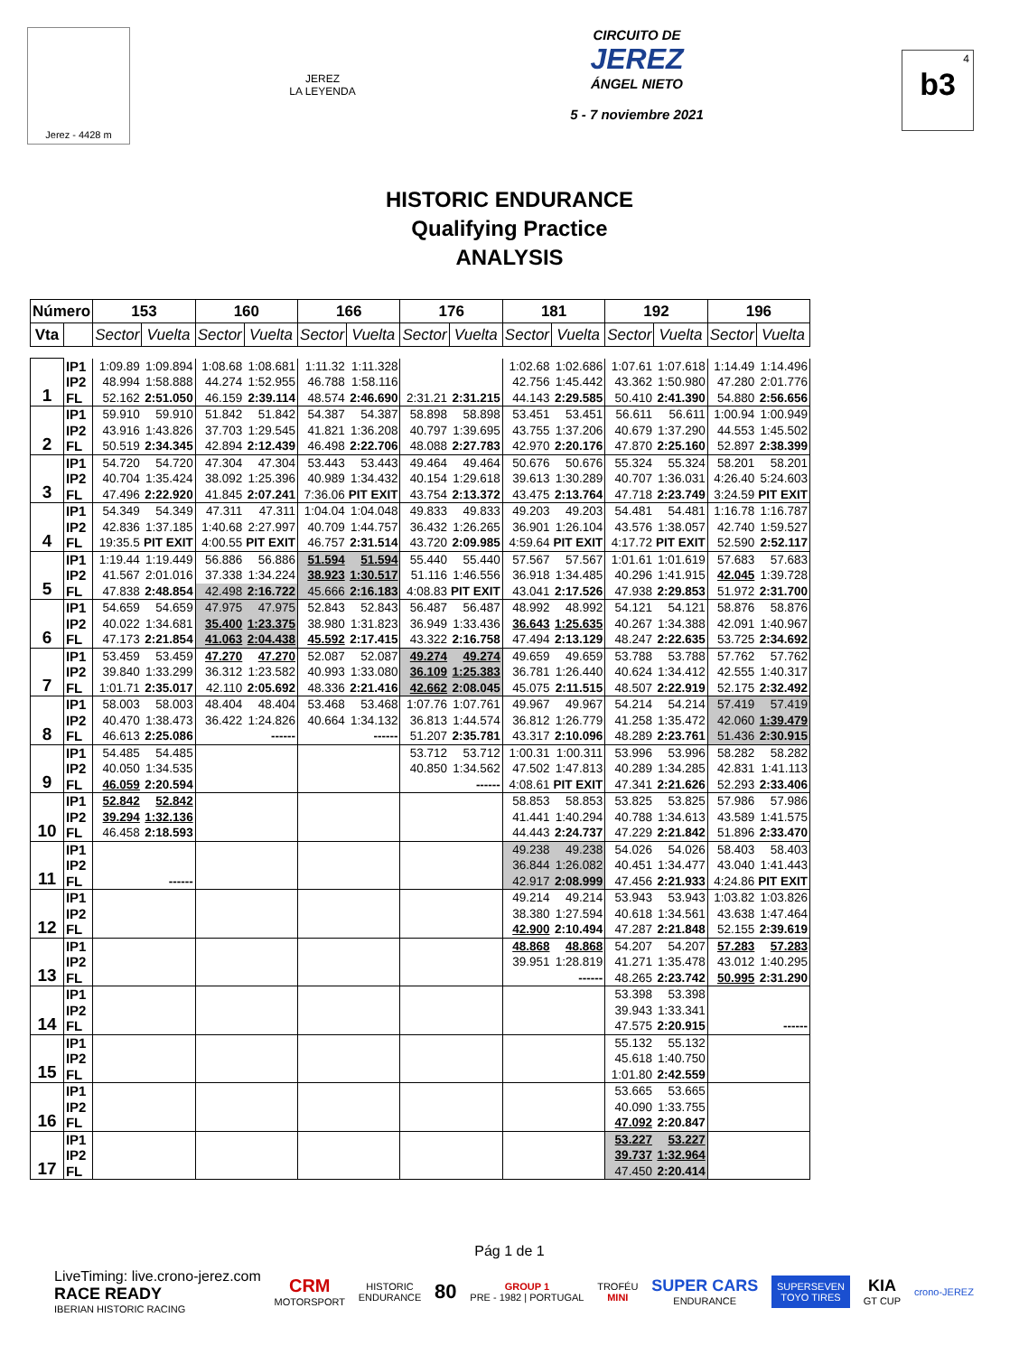Jerez - 4428 m
JEREZ
LA LEYENDA
CIRCUITO DE
JEREZ
ÁNGEL NIETO
5 - 7 noviembre 2021
<sup>4</sup> b3
HISTORIC ENDURANCE
Qualifying Practice
ANALYSIS
| Número | | 153 | | 160 | | 166 | | 176 | | 181 | | 192 | | 196 | |
| --- | --- | --- | --- | --- | --- | --- | --- | --- | --- | --- | --- | --- | --- | --- | --- |
| Vta | | Sector | Vuelta | Sector | Vuelta | Sector | Vuelta | Sector | Vuelta | Sector | Vuelta | Sector | Vuelta | Sector | Vuelta |
| 1 | IP1 | 1:09.89 | 1:09.894 | 1:08.68 | 1:08.681 | 1:11.32 | 1:11.328 | | | 1:02.68 | 1:02.686 | 1:07.61 | 1:07.618 | 1:14.49 | 1:14.496 |
| | IP2 | 48.994 | 1:58.888 | 44.274 | 1:52.955 | 46.788 | 1:58.116 | | | 42.756 | 1:45.442 | 43.362 | 1:50.980 | 47.280 | 2:01.776 |
| | FL | 52.162 | 2:51.050 | 46.159 | 2:39.114 | 48.574 | 2:46.690 | 2:31.21 | 2:31.215 | 44.143 | 2:29.585 | 50.410 | 2:41.390 | 54.880 | 2:56.656 |
| 2 | IP1 | 59.910 | 59.910 | 51.842 | 51.842 | 54.387 | 54.387 | 58.898 | 58.898 | 53.451 | 53.451 | 56.611 | 56.611 | 1:00.94 | 1:00.949 |
| | IP2 | 43.916 | 1:43.826 | 37.703 | 1:29.545 | 41.821 | 1:36.208 | 40.797 | 1:39.695 | 43.755 | 1:37.206 | 40.679 | 1:37.290 | 44.553 | 1:45.502 |
| | FL | 50.519 | 2:34.345 | 42.894 | 2:12.439 | 46.498 | 2:22.706 | 48.088 | 2:27.783 | 42.970 | 2:20.176 | 47.870 | 2:25.160 | 52.897 | 2:38.399 |
| 3 | IP1 | 54.720 | 54.720 | 47.304 | 47.304 | 53.443 | 53.443 | 49.464 | 49.464 | 50.676 | 50.676 | 55.324 | 55.324 | 58.201 | 58.201 |
| | IP2 | 40.704 | 1:35.424 | 38.092 | 1:25.396 | 40.989 | 1:34.432 | 40.154 | 1:29.618 | 39.613 | 1:30.289 | 40.707 | 1:36.031 | 4:26.40 | 5:24.603 |
| | FL | 47.496 | 2:22.920 | 41.845 | 2:07.241 | 7:36.06 | PIT EXIT | 43.754 | 2:13.372 | 43.475 | 2:13.764 | 47.718 | 2:23.749 | 3:24.59 | PIT EXIT |
| 4 | IP1 | 54.349 | 54.349 | 47.311 | 47.311 | 1:04.04 | 1:04.048 | 49.833 | 49.833 | 49.203 | 49.203 | 54.481 | 54.481 | 1:16.78 | 1:16.787 |
| | IP2 | 42.836 | 1:37.185 | 1:40.68 | 2:27.997 | 40.709 | 1:44.757 | 36.432 | 1:26.265 | 36.901 | 1:26.104 | 43.576 | 1:38.057 | 42.740 | 1:59.527 |
| | FL | 19:35.5 | PIT EXIT | 4:00.55 | PIT EXIT | 46.757 | 2:31.514 | 43.720 | 2:09.985 | 4:59.64 | PIT EXIT | 4:17.72 | PIT EXIT | 52.590 | 2:52.117 |
| 5 | IP1 | 1:19.44 | 1:19.449 | 56.886 | 56.886 | 51.594 | 51.594 | 55.440 | 55.440 | 57.567 | 57.567 | 1:01.61 | 1:01.619 | 57.683 | 57.683 |
| | IP2 | 41.567 | 2:01.016 | 37.338 | 1:34.224 | 38.923 | 1:30.517 | 51.116 | 1:46.556 | 36.918 | 1:34.485 | 40.296 | 1:41.915 | 42.045 | 1:39.728 |
| | FL | 47.838 | 2:48.854 | 42.498 | 2:16.722 | 45.666 | 2:16.183 | 4:08.83 | PIT EXIT | 43.041 | 2:17.526 | 47.938 | 2:29.853 | 51.972 | 2:31.700 |
| 6 | IP1 | 54.659 | 54.659 | 47.975 | 47.975 | 52.843 | 52.843 | 56.487 | 56.487 | 48.992 | 48.992 | 54.121 | 54.121 | 58.876 | 58.876 |
| | IP2 | 40.022 | 1:34.681 | 35.400 | 1:23.375 | 38.980 | 1:31.823 | 36.949 | 1:33.436 | 36.643 | 1:25.635 | 40.267 | 1:34.388 | 42.091 | 1:40.967 |
| | FL | 47.173 | 2:21.854 | 41.063 | 2:04.438 | 45.592 | 2:17.415 | 43.322 | 2:16.758 | 47.494 | 2:13.129 | 48.247 | 2:22.635 | 53.725 | 2:34.692 |
| 7 | IP1 | 53.459 | 53.459 | 47.270 | 47.270 | 52.087 | 52.087 | 49.274 | 49.274 | 49.659 | 49.659 | 53.788 | 53.788 | 57.762 | 57.762 |
| | IP2 | 39.840 | 1:33.299 | 36.312 | 1:23.582 | 40.993 | 1:33.080 | 36.109 | 1:25.383 | 36.781 | 1:26.440 | 40.624 | 1:34.412 | 42.555 | 1:40.317 |
| | FL | 1:01.71 | 2:35.017 | 42.110 | 2:05.692 | 48.336 | 2:21.416 | 42.662 | 2:08.045 | 45.075 | 2:11.515 | 48.507 | 2:22.919 | 52.175 | 2:32.492 |
| 8 | IP1 | 58.003 | 58.003 | 48.404 | 48.404 | 53.468 | 53.468 | 1:07.76 | 1:07.761 | 49.967 | 49.967 | 54.214 | 54.214 | 57.419 | 57.419 |
| | IP2 | 40.470 | 1:38.473 | 36.422 | 1:24.826 | 40.664 | 1:34.132 | 36.813 | 1:44.574 | 36.812 | 1:26.779 | 41.258 | 1:35.472 | 42.060 | 1:39.479 |
| | FL | 46.613 | 2:25.086 | | ------ | | ------ | 51.207 | 2:35.781 | 43.317 | 2:10.096 | 48.289 | 2:23.761 | 51.436 | 2:30.915 |
| 9 | IP1 | 54.485 | 54.485 | | | | | 53.712 | 53.712 | 1:00.31 | 1:00.311 | 53.996 | 53.996 | 58.282 | 58.282 |
| | IP2 | 40.050 | 1:34.535 | | | | | 40.850 | 1:34.562 | 47.502 | 1:47.813 | 40.289 | 1:34.285 | 42.831 | 1:41.113 |
| | FL | 46.059 | 2:20.594 | | | | | | ------ | 4:08.61 | PIT EXIT | 47.341 | 2:21.626 | 52.293 | 2:33.406 |
| 10 | IP1 | 52.842 | 52.842 | | | | | | | 58.853 | 58.853 | 53.825 | 53.825 | 57.986 | 57.986 |
| | IP2 | 39.294 | 1:32.136 | | | | | | | 41.441 | 1:40.294 | 40.788 | 1:34.613 | 43.589 | 1:41.575 |
| | FL | 46.458 | 2:18.593 | | | | | | | 44.443 | 2:24.737 | 47.229 | 2:21.842 | 51.896 | 2:33.470 |
| 11 | IP1 | | | | | | | | | 49.238 | 49.238 | 54.026 | 54.026 | 58.403 | 58.403 |
| | IP2 | | | | | | | | | 36.844 | 1:26.082 | 40.451 | 1:34.477 | 43.040 | 1:41.443 |
| | FL | | ------ | | | | | | | 42.917 | 2:08.999 | 47.456 | 2:21.933 | 4:24.86 | PIT EXIT |
| 12 | IP1 | | | | | | | | | 49.214 | 49.214 | 53.943 | 53.943 | 1:03.82 | 1:03.826 |
| | IP2 | | | | | | | | | 38.380 | 1:27.594 | 40.618 | 1:34.561 | 43.638 | 1:47.464 |
| | FL | | | | | | | | | 42.900 | 2:10.494 | 47.287 | 2:21.848 | 52.155 | 2:39.619 |
| 13 | IP1 | | | | | | | | | 48.868 | 48.868 | 54.207 | 54.207 | 57.283 | 57.283 |
| | IP2 | | | | | | | | | 39.951 | 1:28.819 | 41.271 | 1:35.478 | 43.012 | 1:40.295 |
| | FL | | | | | | | | | | ------ | 48.265 | 2:23.742 | 50.995 | 2:31.290 |
| 14 | IP1 | | | | | | | | | | | 53.398 | 53.398 | | |
| | IP2 | | | | | | | | | | | 39.943 | 1:33.341 | | |
| | FL | | | | | | | | | | | 47.575 | 2:20.915 | | ------ |
| 15 | IP1 | | | | | | | | | | | 55.132 | 55.132 | | |
| | IP2 | | | | | | | | | | | 45.618 | 1:40.750 | | |
| | FL | | | | | | | | | | | 1:01.80 | 2:42.559 | | |
| 16 | IP1 | | | | | | | | | | | 53.665 | 53.665 | | |
| | IP2 | | | | | | | | | | | 40.090 | 1:33.755 | | |
| | FL | | | | | | | | | | | 47.092 | 2:20.847 | | |
| 17 | IP1 | | | | | | | | | | | 53.227 | 53.227 | | |
| | IP2 | | | | | | | | | | | 39.737 | 1:32.964 | | |
| | FL | | | | | | | | | | | 47.450 | 2:20.414 | | |
Pág 1 de 1
LiveTiming: live.crono-jerez.com
RACE READY
IBERIAN HISTORIC RACING
CRM
MOTORSPORT
HISTORIC
ENDURANCE
80
GROUP 1
PRE - 1982 | PORTUGAL
TROFÉU
MINI
SUPER CARS
ENDURANCE
SUPERSEVEN
TOYO TIRES
KIA
GT CUP
crono-JEREZ